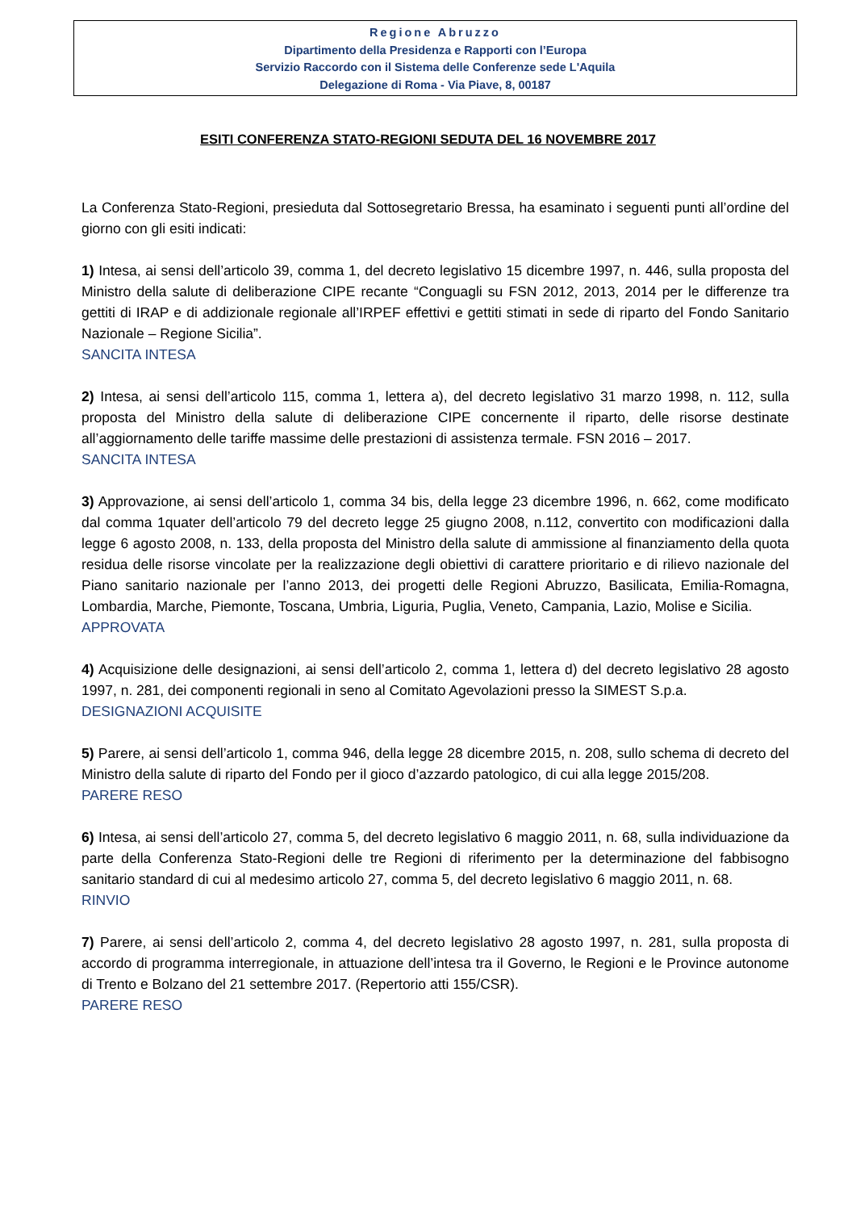Regione Abruzzo
Dipartimento della Presidenza e Rapporti con l’Europa
Servizio Raccordo con il Sistema delle Conferenze sede L'Aquila
Delegazione di Roma - Via Piave, 8, 00187
ESITI CONFERENZA STATO-REGIONI SEDUTA DEL 16 NOVEMBRE 2017
La Conferenza Stato-Regioni, presieduta dal Sottosegretario Bressa, ha esaminato i seguenti punti all’ordine del giorno con gli esiti indicati:
1) Intesa, ai sensi dell’articolo 39, comma 1, del decreto legislativo 15 dicembre 1997, n. 446, sulla proposta del Ministro della salute di deliberazione CIPE recante “Conguagli su FSN 2012, 2013, 2014 per le differenze tra gettiti di IRAP e di addizionale regionale all’IRPEF effettivi e gettiti stimati in sede di riparto del Fondo Sanitario Nazionale – Regione Sicilia”.
SANCITA INTESA
2) Intesa, ai sensi dell’articolo 115, comma 1, lettera a), del decreto legislativo 31 marzo 1998, n. 112, sulla proposta del Ministro della salute di deliberazione CIPE concernente il riparto, delle risorse destinate all’aggiornamento delle tariffe massime delle prestazioni di assistenza termale. FSN 2016 – 2017.
SANCITA INTESA
3) Approvazione, ai sensi dell’articolo 1, comma 34 bis, della legge 23 dicembre 1996, n. 662, come modificato dal comma 1quater dell’articolo 79 del decreto legge 25 giugno 2008, n.112, convertito con modificazioni dalla legge 6 agosto 2008, n. 133, della proposta del Ministro della salute di ammissione al finanziamento della quota residua delle risorse vincolate per la realizzazione degli obiettivi di carattere prioritario e di rilievo nazionale del Piano sanitario nazionale per l’anno 2013, dei progetti delle Regioni Abruzzo, Basilicata, Emilia-Romagna, Lombardia, Marche, Piemonte, Toscana, Umbria, Liguria, Puglia, Veneto, Campania, Lazio, Molise e Sicilia.
APPROVATA
4) Acquisizione delle designazioni, ai sensi dell’articolo 2, comma 1, lettera d) del decreto legislativo 28 agosto 1997, n. 281, dei componenti regionali in seno al Comitato Agevolazioni presso la SIMEST S.p.a.
DESIGNAZIONI ACQUISITE
5) Parere, ai sensi dell’articolo 1, comma 946, della legge 28 dicembre 2015, n. 208, sullo schema di decreto del Ministro della salute di riparto del Fondo per il gioco d’azzardo patologico, di cui alla legge 2015/208.
PARERE RESO
6) Intesa, ai sensi dell’articolo 27, comma 5, del decreto legislativo 6 maggio 2011, n. 68, sulla individuazione da parte della Conferenza Stato-Regioni delle tre Regioni di riferimento per la determinazione del fabbisogno sanitario standard di cui al medesimo articolo 27, comma 5, del decreto legislativo 6 maggio 2011, n. 68.
RINVIO
7) Parere, ai sensi dell’articolo 2, comma 4, del decreto legislativo 28 agosto 1997, n. 281, sulla proposta di accordo di programma interregionale, in attuazione dell’intesa tra il Governo, le Regioni e le Province autonome di Trento e Bolzano del 21 settembre 2017. (Repertorio atti 155/CSR).
PARERE RESO